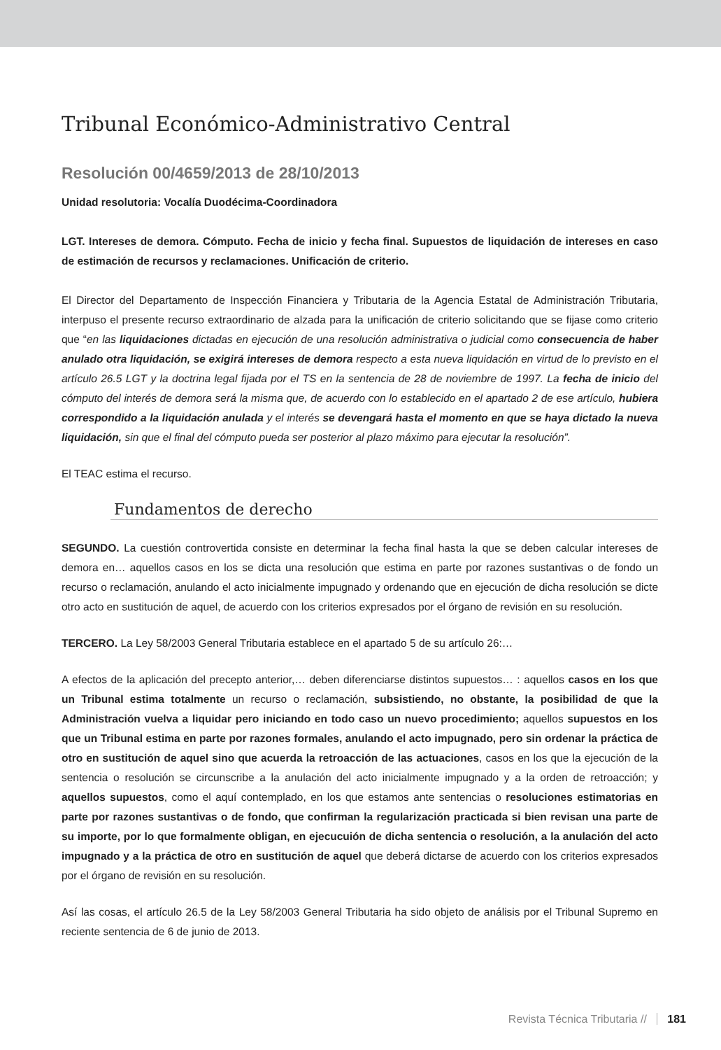Tribunal Económico-Administrativo Central
Resolución 00/4659/2013 de 28/10/2013
Unidad resolutoria: Vocalía Duodécima-Coordinadora
LGT. Intereses de demora. Cómputo. Fecha de inicio y fecha final. Supuestos de liquidación de intereses en caso de estimación de recursos y reclamaciones. Unificación de criterio.
El Director del Departamento de Inspección Financiera y Tributaria de la Agencia Estatal de Administración Tributaria, interpuso el presente recurso extraordinario de alzada para la unificación de criterio solicitando que se fijase como criterio que “en las liquidaciones dictadas en ejecución de una resolución administrativa o judicial como consecuencia de haber anulado otra liquidación, se exigirá intereses de demora respecto a esta nueva liquidación en virtud de lo previsto en el artículo 26.5 LGT y la doctrina legal fijada por el TS en la sentencia de 28 de noviembre de 1997. La fecha de inicio del cómputo del interés de demora será la misma que, de acuerdo con lo establecido en el apartado 2 de ese artículo, hubiera correspondido a la liquidación anulada y el interés se devengará hasta el momento en que se haya dictado la nueva liquidación, sin que el final del cómputo pueda ser posterior al plazo máximo para ejecutar la resolución”.
El TEAC estima el recurso.
Fundamentos de derecho
SEGUNDO. La cuestión controvertida consiste en determinar la fecha final hasta la que se deben calcular intereses de demora en… aquellos casos en los se dicta una resolución que estima en parte por razones sustantivas o de fondo un recurso o reclamación, anulando el acto inicialmente impugnado y ordenando que en ejecución de dicha resolución se dicte otro acto en sustitución de aquel, de acuerdo con los criterios expresados por el órgano de revisión en su resolución.
TERCERO. La Ley 58/2003 General Tributaria establece en el apartado 5 de su artículo 26:…
A efectos de la aplicación del precepto anterior,… deben diferenciarse distintos supuestos… : aquellos casos en los que un Tribunal estima totalmente un recurso o reclamación, subsistiendo, no obstante, la posibilidad de que la Administración vuelva a liquidar pero iniciando en todo caso un nuevo procedimiento; aquellos supuestos en los que un Tribunal estima en parte por razones formales, anulando el acto impugnado, pero sin ordenar la práctica de otro en sustitución de aquel sino que acuerda la retroacción de las actuaciones, casos en los que la ejecución de la sentencia o resolución se circunscribe a la anulación del acto inicialmente impugnado y a la orden de retroacción; y aquellos supuestos, como el aquí contemplado, en los que estamos ante sentencias o resoluciones estimatorias en parte por razones sustantivas o de fondo, que confirman la regularización practicada si bien revisan una parte de su importe, por lo que formalmente obligan, en ejecucuión de dicha sentencia o resolución, a la anulación del acto impugnado y a la práctica de otro en sustitución de aquel que deberá dictarse de acuerdo con los criterios expresados por el órgano de revisión en su resolución.
Así las cosas, el artículo 26.5 de la Ley 58/2003 General Tributaria ha sido objeto de análisis por el Tribunal Supremo en reciente sentencia de 6 de junio de 2013.
Revista Técnica Tributaria // 181